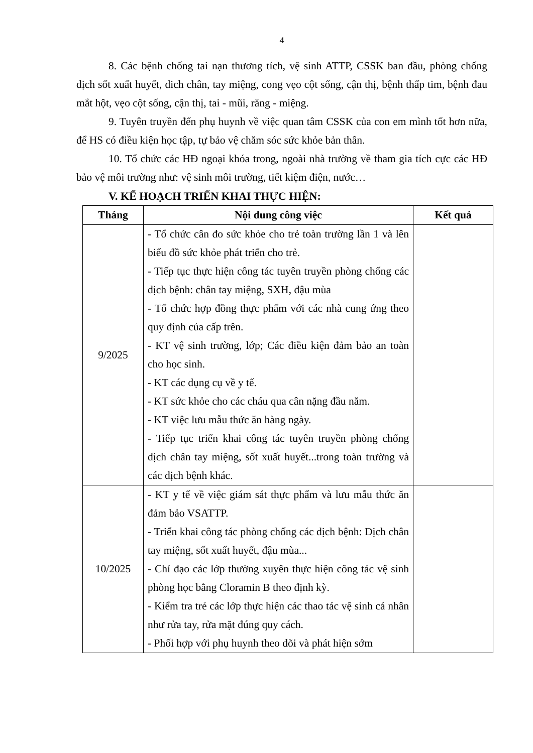4
8. Các bệnh chống tai nạn thương tích, vệ sinh ATTP, CSSK ban đầu, phòng chống dịch sốt xuất huyết, dich chân, tay miệng, cong vẹo cột sống, cận thị, bệnh thấp tim, bệnh đau mắt hột, vẹo cột sống, cận thị, tai - mũi, răng - miệng.
9. Tuyên truyền đến phụ huynh về việc quan tâm CSSK của con em mình tốt hơn nữa, để HS có điều kiện học tập, tự bảo vệ chăm sóc sức khỏe bản thân.
10. Tổ chức các HĐ ngoại khóa trong, ngoài nhà trường về tham gia tích cực các HĐ bảo vệ môi trường như: vệ sinh môi trường, tiết kiệm điện, nước…
V. KẾ HOẠCH TRIỂN KHAI THỰC HIỆN:
| Tháng | Nội dung công việc | Kết quả |
| --- | --- | --- |
| 9/2025 | - Tổ chức cân đo sức khỏe cho trẻ toàn trường lần 1 và lên biểu đồ sức khỏe phát triển cho trẻ. - Tiếp tục thực hiện công tác tuyên truyền phòng chống các dịch bệnh: chân tay miệng, SXH, đậu mùa - Tổ chức hợp đồng thực phẩm với các nhà cung ứng theo quy định của cấp trên. - KT vệ sinh trường, lớp; Các điều kiện đảm bảo an toàn cho học sinh. - KT các dụng cụ về y tế. - KT sức khỏe cho các cháu qua cân nặng đầu năm. - KT việc lưu mẫu thức ăn hàng ngày. - Tiếp tục triển khai công tác tuyên truyền phòng chống dịch chân tay miệng, sốt xuất huyết...trong toàn trường và các dịch bệnh khác. | |
| 10/2025 | - KT y tế về việc giám sát thực phẩm và lưu mẫu thức ăn đảm bảo VSATTP. - Triển khai công tác phòng chống các dịch bệnh: Dịch chân tay miệng, sốt xuất huyết, đậu mùa... - Chỉ đạo các lớp thường xuyên thực hiện công tác vệ sinh phòng học bằng Cloramin B theo định kỳ. - Kiểm tra trẻ các lớp thực hiện các thao tác vệ sinh cá nhân như rửa tay, rửa mặt đúng quy cách. - Phối hợp với phụ huynh theo dõi và phát hiện sớm | |